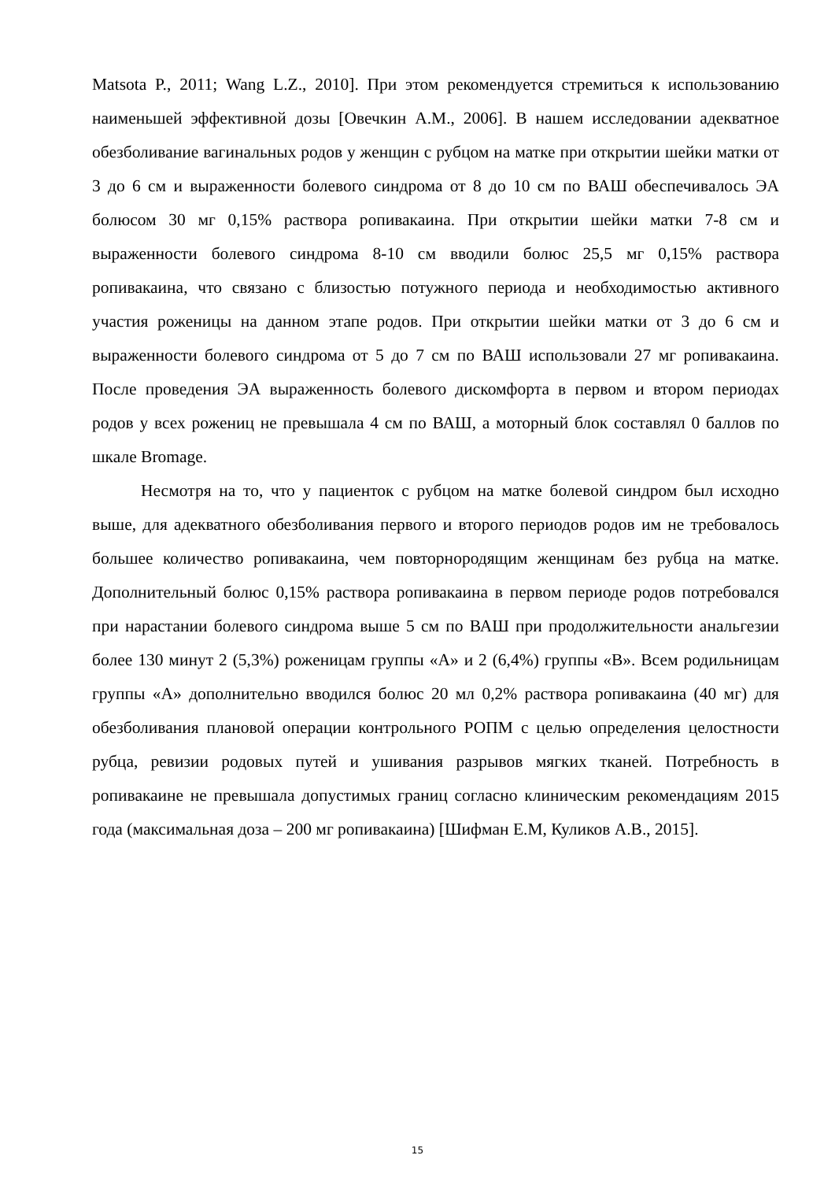Matsota P., 2011; Wang L.Z., 2010]. При этом рекомендуется стремиться к использованию наименьшей эффективной дозы [Овечкин А.М., 2006]. В нашем исследовании адекватное обезболивание вагинальных родов у женщин с рубцом на матке при открытии шейки матки от 3 до 6 см и выраженности болевого синдрома от 8 до 10 см по ВАШ обеспечивалось ЭА болюсом 30 мг 0,15% раствора ропивакаина. При открытии шейки матки 7-8 см и выраженности болевого синдрома 8-10 см вводили болюс 25,5 мг 0,15% раствора ропивакаина, что связано с близостью потужного периода и необходимостью активного участия роженицы на данном этапе родов. При открытии шейки матки от 3 до 6 см и выраженности болевого синдрома от 5 до 7 см по ВАШ использовали 27 мг ропивакаина. После проведения ЭА выраженность болевого дискомфорта в первом и втором периодах родов у всех рожениц не превышала 4 см по ВАШ, а моторный блок составлял 0 баллов по шкале Bromage.
Несмотря на то, что у пациенток с рубцом на матке болевой синдром был исходно выше, для адекватного обезболивания первого и второго периодов родов им не требовалось большее количество ропивакаина, чем повторнородящим женщинам без рубца на матке. Дополнительный болюс 0,15% раствора ропивакаина в первом периоде родов потребовался при нарастании болевого синдрома выше 5 см по ВАШ при продолжительности анальгезии более 130 минут 2 (5,3%) роженицам группы «А» и 2 (6,4%) группы «В». Всем родильницам группы «А» дополнительно вводился болюс 20 мл 0,2% раствора ропивакаина (40 мг) для обезболивания плановой операции контрольного РОПМ с целью определения целостности рубца, ревизии родовых путей и ушивания разрывов мягких тканей. Потребность в ропивакаине не превышала допустимых границ согласно клиническим рекомендациям 2015 года (максимальная доза – 200 мг ропивакаина) [Шифман Е.М, Куликов А.В., 2015].
15